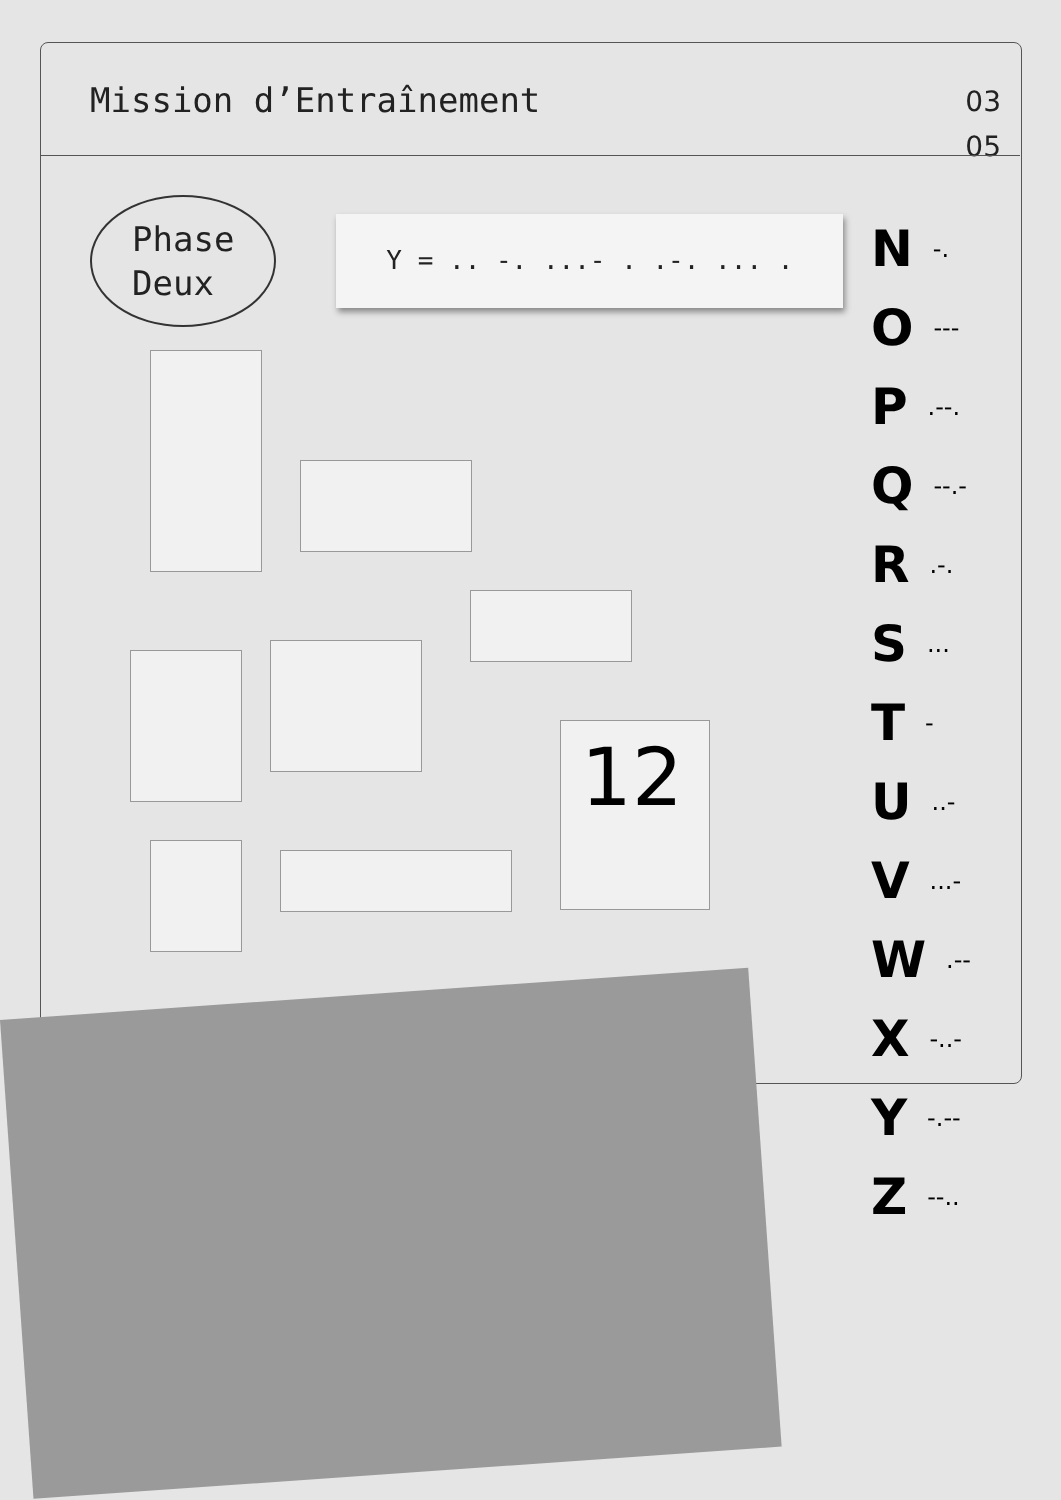Mission d’Entraînement
03
05
Phase
Deux
Y = .. -. ...- . .-. ... .
12
N -.
O ---
P .--.
Q --.-
R .-.
S ...
T -
U ..-
V ...-
W .--
X -..-
Y -.--
Z --..